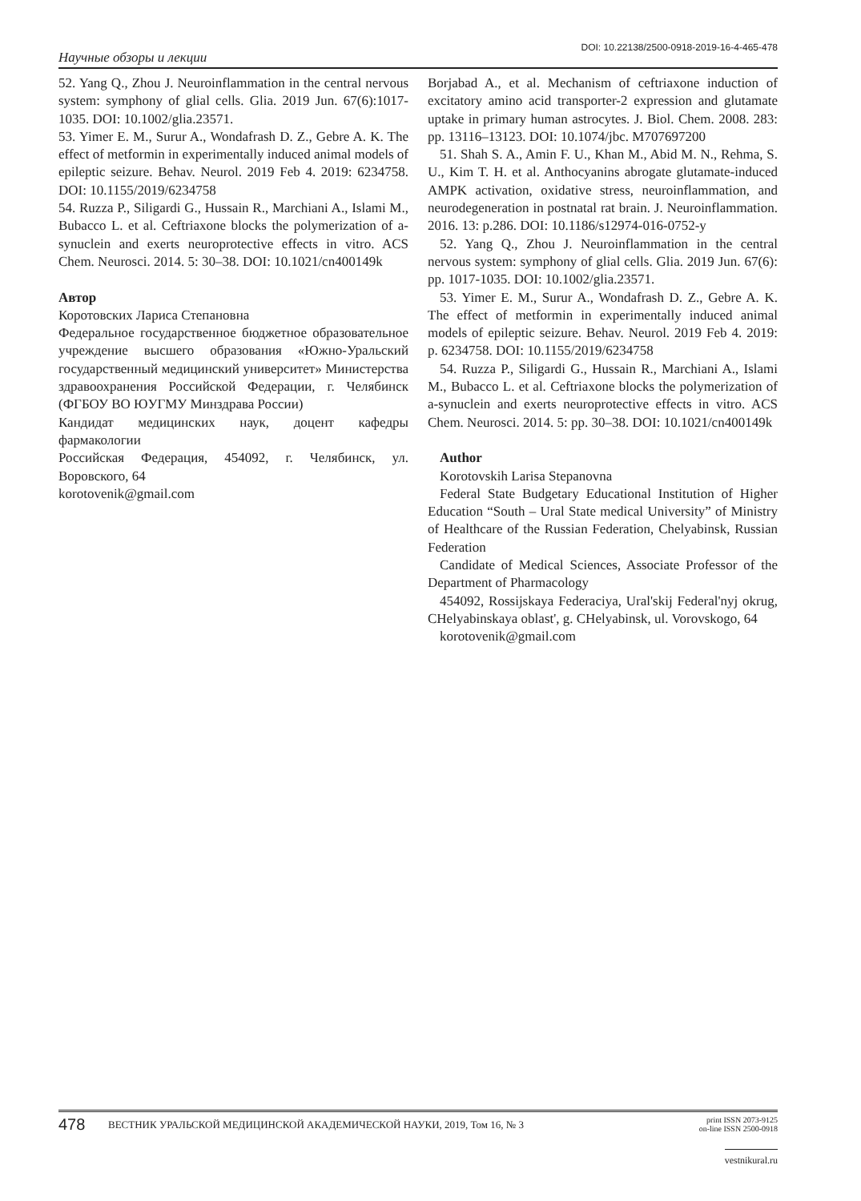Научные обзоры и лекции DOI: 10.22138/2500-0918-2019-16-4-465-478
52. Yang Q., Zhou J. Neuroinflammation in the central nervous system: symphony of glial cells. Glia. 2019 Jun. 67(6):1017-1035. DOI: 10.1002/glia.23571.
53. Yimer E. M., Surur A., Wondafrash D. Z., Gebre A. K. The effect of metformin in experimentally induced animal models of epileptic seizure. Behav. Neurol. 2019 Feb 4. 2019: 6234758. DOI: 10.1155/2019/6234758
54. Ruzza P., Siligardi G., Hussain R., Marchiani A., Islami M., Bubacco L. et al. Ceftriaxone blocks the polymerization of a-synuclein and exerts neuroprotective effects in vitro. ACS Chem. Neurosci. 2014. 5: 30–38. DOI: 10.1021/cn400149k
Автор
Коротовских Лариса Степановна
Федеральное государственное бюджетное образовательное учреждение высшего образования «Южно-Уральский государственный медицинский университет» Министерства здравоохранения Российской Федерации, г. Челябинск (ФГБОУ ВО ЮУГМУ Минздрава России)
Кандидат медицинских наук, доцент кафедры фармакологии
Российская Федерация, 454092, г. Челябинск, ул. Воровского, 64
korotovenik@gmail.com
Borjabad A., et al. Mechanism of ceftriaxone induction of excitatory amino acid transporter-2 expression and glutamate uptake in primary human astrocytes. J. Biol. Chem. 2008. 283: pp. 13116–13123. DOI: 10.1074/jbc. M707697200
51. Shah S. A., Amin F. U., Khan M., Abid M. N., Rehma, S. U., Kim T. H. et al. Anthocyanins abrogate glutamate-induced AMPK activation, oxidative stress, neuroinflammation, and neurodegeneration in postnatal rat brain. J. Neuroinflammation. 2016. 13: p.286. DOI: 10.1186/s12974-016-0752-y
52. Yang Q., Zhou J. Neuroinflammation in the central nervous system: symphony of glial cells. Glia. 2019 Jun. 67(6): pp. 1017-1035. DOI: 10.1002/glia.23571.
53. Yimer E. M., Surur A., Wondafrash D. Z., Gebre A. K. The effect of metformin in experimentally induced animal models of epileptic seizure. Behav. Neurol. 2019 Feb 4. 2019: p. 6234758. DOI: 10.1155/2019/6234758
54. Ruzza P., Siligardi G., Hussain R., Marchiani A., Islami M., Bubacco L. et al. Ceftriaxone blocks the polymerization of a-synuclein and exerts neuroprotective effects in vitro. ACS Chem. Neurosci. 2014. 5: pp. 30–38. DOI: 10.1021/cn400149k
Author
Korotovskih Larisa Stepanovna
Federal State Budgetary Educational Institution of Higher Education “South – Ural State medical University” of Ministry of Healthcare of the Russian Federation, Chelyabinsk, Russian Federation
Candidate of Medical Sciences, Associate Professor of the Department of Pharmacology
454092, Rossijskaya Federaciya, Ural'skij Federal'nyj okrug, CHelyabinskaya oblast', g. CHelyabinsk, ul. Vorovskogo, 64
korotovenik@gmail.com
478 ВЕСТНИК УРАЛЬСКОЙ МЕДИЦИНСКОЙ АКАДЕМИЧЕСКОЙ НАУКИ, 2019, Том 16, № 3 print ISSN 2073-9125
on-line ISSN 2500-0918
vestnikural.ru